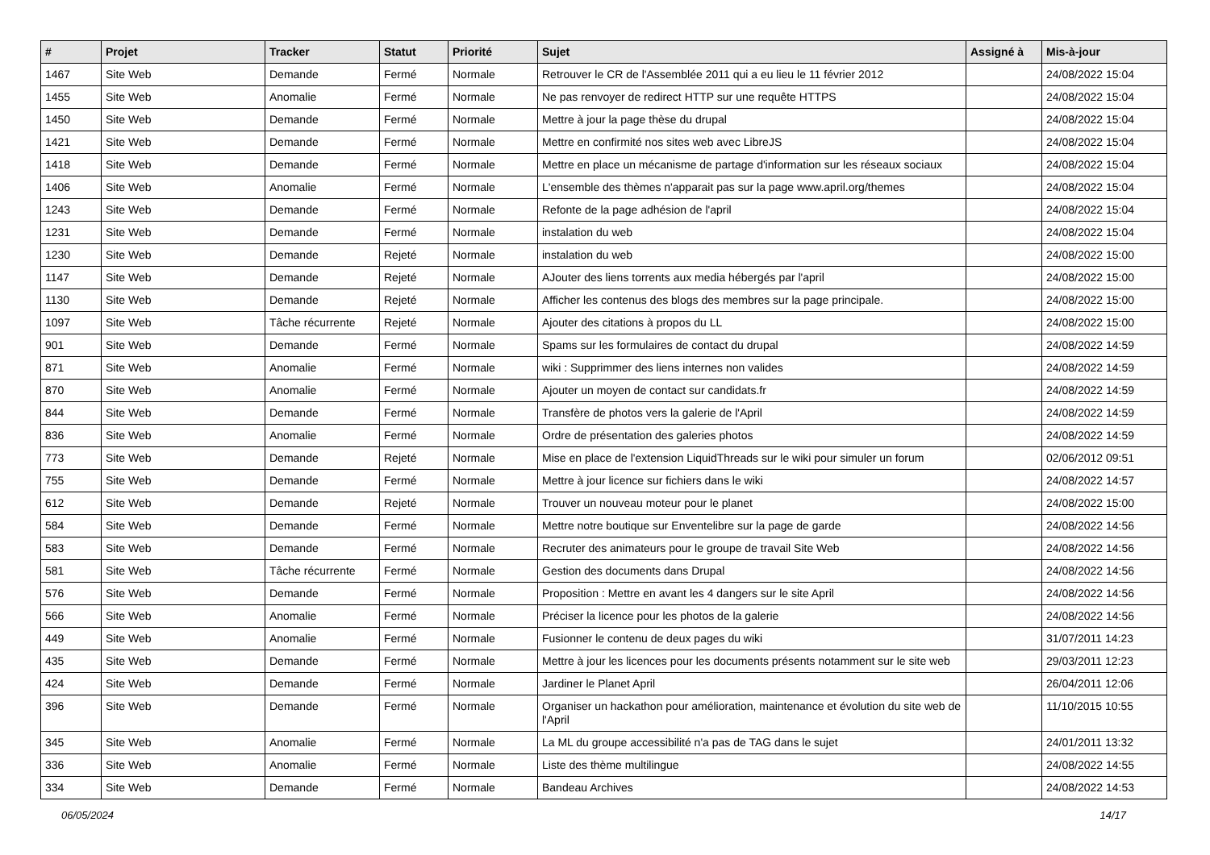| # | Projet | Tracker | Statut | Priorité | Sujet | Assigné à | Mis-à-jour |
| --- | --- | --- | --- | --- | --- | --- | --- |
| 1467 | Site Web | Demande | Fermé | Normale | Retrouver le CR de l'Assemblée 2011 qui a eu lieu le 11 février 2012 | | 24/08/2022 15:04 |
| 1455 | Site Web | Anomalie | Fermé | Normale | Ne pas renvoyer de redirect HTTP sur une requête HTTPS | | 24/08/2022 15:04 |
| 1450 | Site Web | Demande | Fermé | Normale | Mettre à jour la page thèse du drupal | | 24/08/2022 15:04 |
| 1421 | Site Web | Demande | Fermé | Normale | Mettre en confirmité nos sites web avec LibreJS | | 24/08/2022 15:04 |
| 1418 | Site Web | Demande | Fermé | Normale | Mettre en place un mécanisme de partage d'information sur les réseaux sociaux | | 24/08/2022 15:04 |
| 1406 | Site Web | Anomalie | Fermé | Normale | L'ensemble des thèmes n'apparait pas sur la page www.april.org/themes | | 24/08/2022 15:04 |
| 1243 | Site Web | Demande | Fermé | Normale | Refonte de la page adhésion de l'april | | 24/08/2022 15:04 |
| 1231 | Site Web | Demande | Fermé | Normale | instalation du web | | 24/08/2022 15:04 |
| 1230 | Site Web | Demande | Rejeté | Normale | instalation du web | | 24/08/2022 15:00 |
| 1147 | Site Web | Demande | Rejeté | Normale | AJouter des liens torrents aux media hébergés par l'april | | 24/08/2022 15:00 |
| 1130 | Site Web | Demande | Rejeté | Normale | Afficher les contenus des blogs des membres sur la page principale. | | 24/08/2022 15:00 |
| 1097 | Site Web | Tâche récurrente | Rejeté | Normale | Ajouter des citations à propos du LL | | 24/08/2022 15:00 |
| 901 | Site Web | Demande | Fermé | Normale | Spams sur les formulaires de contact du drupal | | 24/08/2022 14:59 |
| 871 | Site Web | Anomalie | Fermé | Normale | wiki : Supprimmer des liens internes non valides | | 24/08/2022 14:59 |
| 870 | Site Web | Anomalie | Fermé | Normale | Ajouter un moyen de contact sur candidats.fr | | 24/08/2022 14:59 |
| 844 | Site Web | Demande | Fermé | Normale | Transfère de photos vers la galerie de l'April | | 24/08/2022 14:59 |
| 836 | Site Web | Anomalie | Fermé | Normale | Ordre de présentation des galeries photos | | 24/08/2022 14:59 |
| 773 | Site Web | Demande | Rejeté | Normale | Mise en place de l'extension LiquidThreads sur le wiki pour simuler un forum | | 02/06/2012 09:51 |
| 755 | Site Web | Demande | Fermé | Normale | Mettre à jour licence sur fichiers dans le wiki | | 24/08/2022 14:57 |
| 612 | Site Web | Demande | Rejeté | Normale | Trouver un nouveau moteur pour le planet | | 24/08/2022 15:00 |
| 584 | Site Web | Demande | Fermé | Normale | Mettre notre boutique sur Enventelibre sur la page de garde | | 24/08/2022 14:56 |
| 583 | Site Web | Demande | Fermé | Normale | Recruter des animateurs pour le groupe de travail Site Web | | 24/08/2022 14:56 |
| 581 | Site Web | Tâche récurrente | Fermé | Normale | Gestion des documents dans Drupal | | 24/08/2022 14:56 |
| 576 | Site Web | Demande | Fermé | Normale | Proposition : Mettre en avant les 4 dangers sur le site April | | 24/08/2022 14:56 |
| 566 | Site Web | Anomalie | Fermé | Normale | Préciser la licence pour les photos de la galerie | | 24/08/2022 14:56 |
| 449 | Site Web | Anomalie | Fermé | Normale | Fusionner le contenu de deux pages du wiki | | 31/07/2011 14:23 |
| 435 | Site Web | Demande | Fermé | Normale | Mettre à jour les licences pour les documents présents notamment sur le site web | | 29/03/2011 12:23 |
| 424 | Site Web | Demande | Fermé | Normale | Jardiner le Planet April | | 26/04/2011 12:06 |
| 396 | Site Web | Demande | Fermé | Normale | Organiser un hackathon pour amélioration, maintenance et évolution du site web de l'April | | 11/10/2015 10:55 |
| 345 | Site Web | Anomalie | Fermé | Normale | La ML du groupe accessibilité n'a pas de TAG dans le sujet | | 24/01/2011 13:32 |
| 336 | Site Web | Anomalie | Fermé | Normale | Liste des thème multilingue | | 24/08/2022 14:55 |
| 334 | Site Web | Demande | Fermé | Normale | Bandeau Archives | | 24/08/2022 14:53 |
06/05/2024 14/17